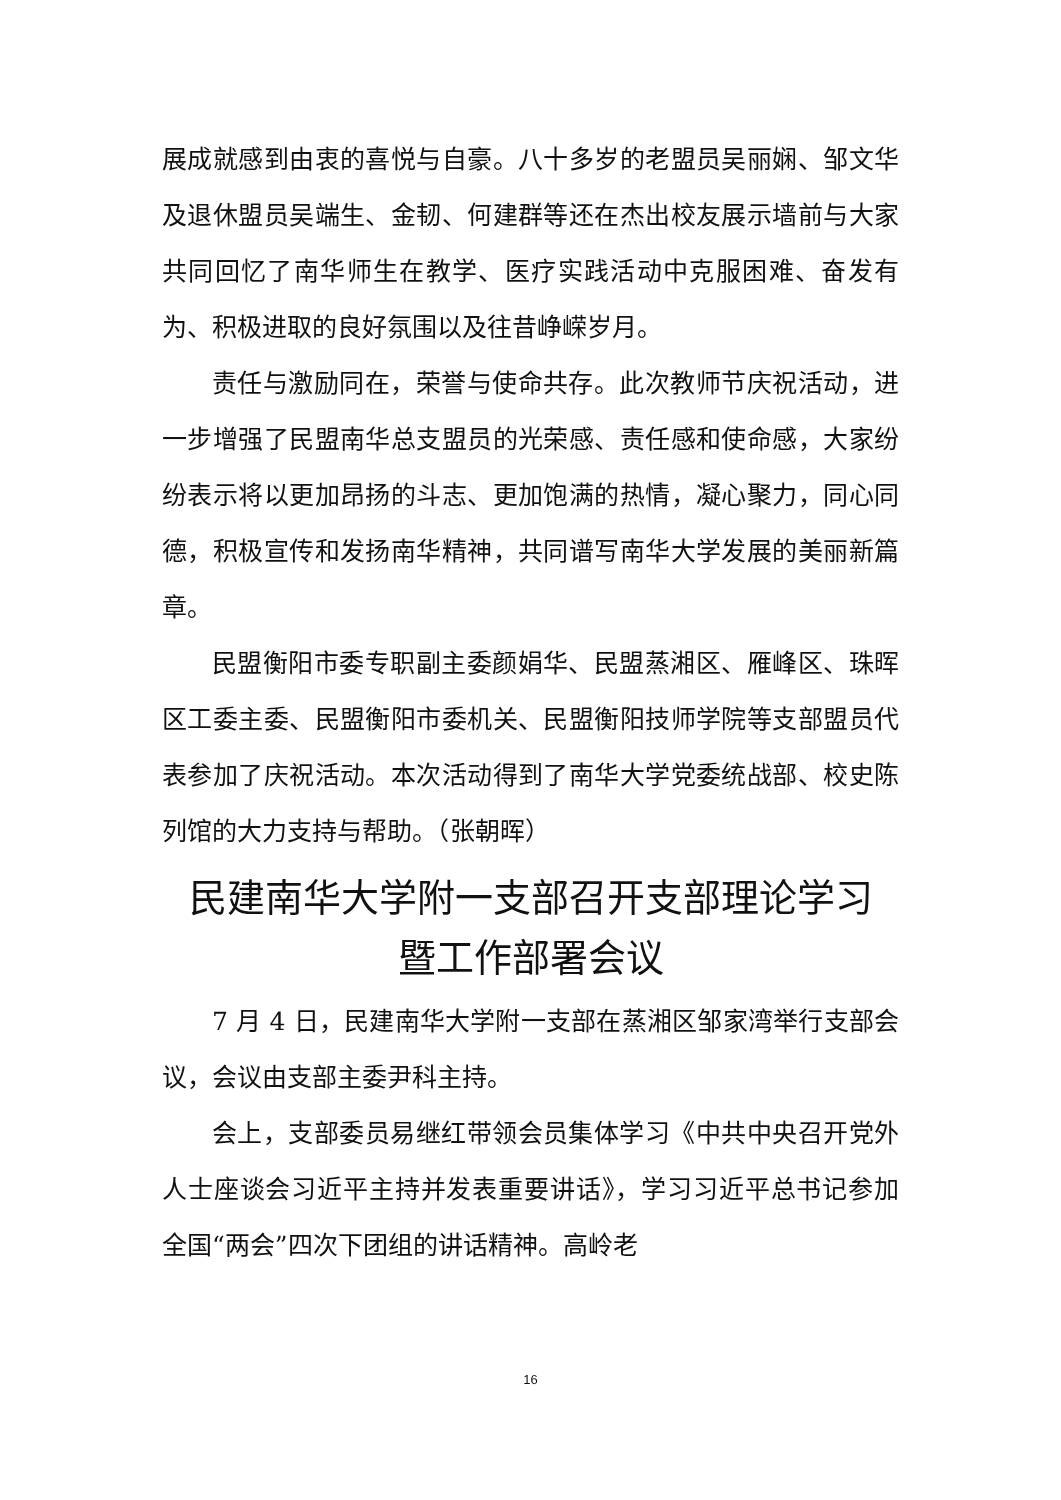展成就感到由衷的喜悦与自豪。八十多岁的老盟员吴丽娴、邹文华及退休盟员吴端生、金韧、何建群等还在杰出校友展示墙前与大家共同回忆了南华师生在教学、医疗实践活动中克服困难、奋发有为、积极进取的良好氛围以及往昔峥嵘岁月。
责任与激励同在，荣誉与使命共存。此次教师节庆祝活动，进一步增强了民盟南华总支盟员的光荣感、责任感和使命感，大家纷纷表示将以更加昂扬的斗志、更加饱满的热情，凝心聚力，同心同德，积极宣传和发扬南华精神，共同谱写南华大学发展的美丽新篇章。
民盟衡阳市委专职副主委颜娟华、民盟蒸湘区、雁峰区、珠晖区工委主委、民盟衡阳市委机关、民盟衡阳技师学院等支部盟员代表参加了庆祝活动。本次活动得到了南华大学党委统战部、校史陈列馆的大力支持与帮助。（张朝晖）
民建南华大学附一支部召开支部理论学习
暨工作部署会议
7 月 4 日，民建南华大学附一支部在蒸湘区邹家湾举行支部会议，会议由支部主委尹科主持。
会上，支部委员易继红带领会员集体学习《中共中央召开党外人士座谈会习近平主持并发表重要讲话》，学习习近平总书记参加全国“两会”四次下团组的讲话精神。高岭老
16